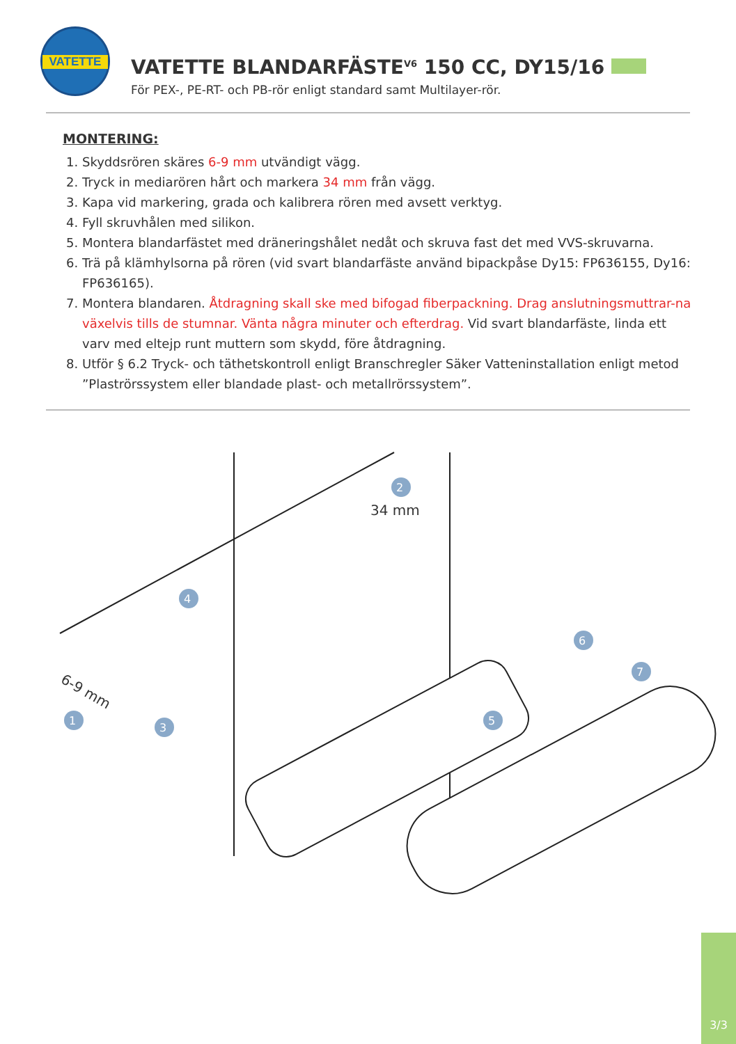VATETTE
VATETTE BLANDARFÄSTE<sup>V6</sup> 150 CC, DY15/16
För PEX-, PE-RT- och PB-rör enligt standard samt Multilayer-rör.
MONTERING:
1. Skyddsrören skäres 6-9 mm utvändigt vägg.
2. Tryck in mediarören hårt och markera 34 mm från vägg.
3. Kapa vid markering, grada och kalibrera rören med avsett verktyg.
4. Fyll skruvhålen med silikon.
5. Montera blandarfästet med dräneringshålet nedåt och skruva fast det med VVS-skruvarna.
6. Trä på klämhylsorna på rören (vid svart blandarfäste använd bipackpåse Dy15: FP636155, Dy16: FP636165).
7. Montera blandaren. Åtdragning skall ske med bifogad fiberpackning. Drag anslutningsmuttrar-na växelvis tills de stumnar. Vänta några minuter och efterdrag. Vid svart blandarfäste, linda ett varv med eltejp runt muttern som skydd, före åtdragning.
8. Utför § 6.2 Tryck- och täthetskontroll enligt Branschregler Säker Vatteninstallation enligt metod ”Plaströrssystem eller blandade plast- och metallrörssystem”.
2
34 mm
4
6
7
1
3
5
6-9 mm
3/3